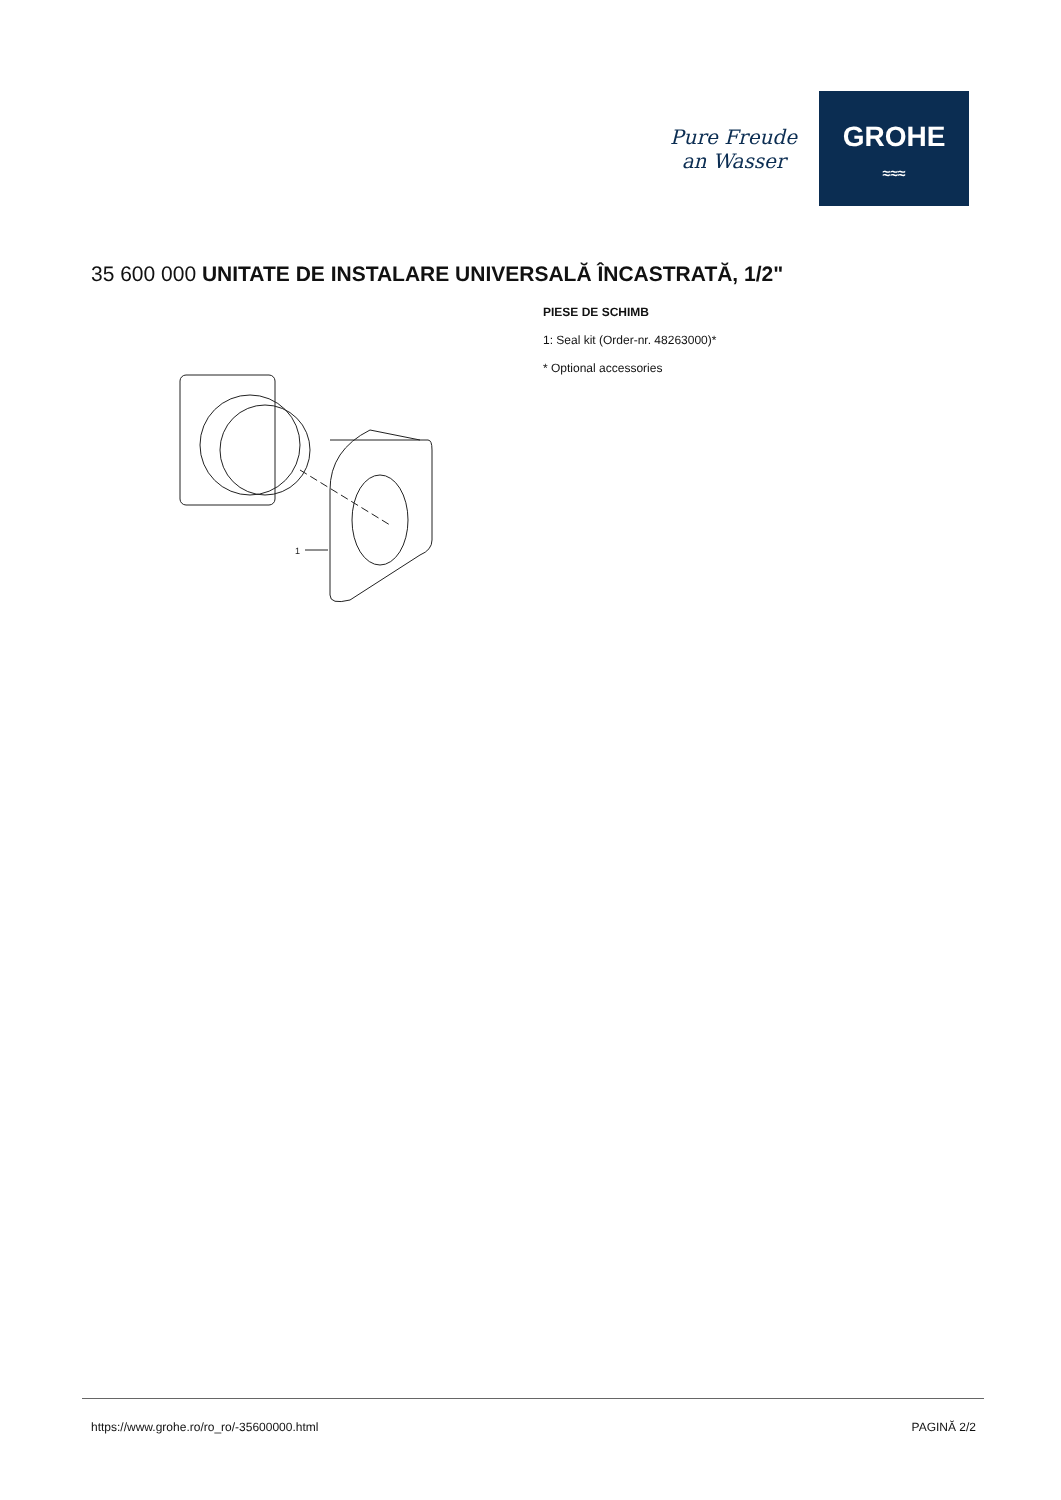Pure Freude
an Wasser
GROHE
≈≈≈
35 600 000 UNITATE DE INSTALARE UNIVERSALĂ ÎNCASTRATĂ, 1/2"
1
PIESE DE SCHIMB
1: Seal kit (Order-nr. 48263000)*
* Optional accessories
https://www.grohe.ro/ro_ro/-35600000.html PAGINĂ 2/2